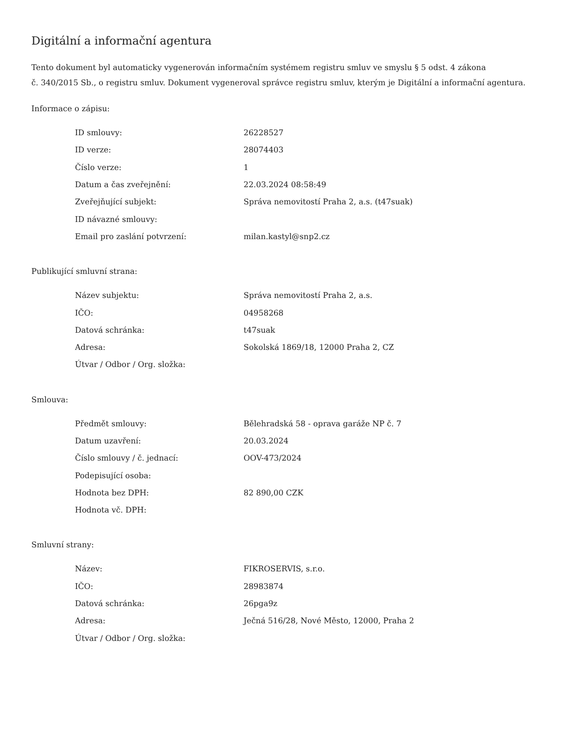Digitální a informační agentura
Tento dokument byl automaticky vygenerován informačním systémem registru smluv ve smyslu § 5 odst. 4 zákona
č. 340/2015 Sb., o registru smluv. Dokument vygeneroval správce registru smluv, kterým je Digitální a informační agentura.
Informace o zápisu:
| ID smlouvy: | 26228527 |
| ID verze: | 28074403 |
| Číslo verze: | 1 |
| Datum a čas zveřejnění: | 22.03.2024 08:58:49 |
| Zveřejňující subjekt: | Správa nemovitostí Praha 2, a.s. (t47suak) |
| ID návazné smlouvy: | |
| Email pro zaslání potvrzení: | milan.kastyl@snp2.cz |
Publikující smluvní strana:
| Název subjektu: | Správa nemovitostí Praha 2, a.s. |
| IČO: | 04958268 |
| Datová schránka: | t47suak |
| Adresa: | Sokolská 1869/18, 12000 Praha 2, CZ |
| Útvar / Odbor / Org. složka: | |
Smlouva:
| Předmět smlouvy: | Bělehradská 58 - oprava garáže NP č. 7 |
| Datum uzavření: | 20.03.2024 |
| Číslo smlouvy / č. jednací: | OOV-473/2024 |
| Podepisující osoba: | |
| Hodnota bez DPH: | 82 890,00 CZK |
| Hodnota vč. DPH: | |
Smluvní strany:
| Název: | FIKROSERVIS, s.r.o. |
| IČO: | 28983874 |
| Datová schránka: | 26pga9z |
| Adresa: | Ječná 516/28, Nové Město, 12000, Praha 2 |
| Útvar / Odbor / Org. složka: | |